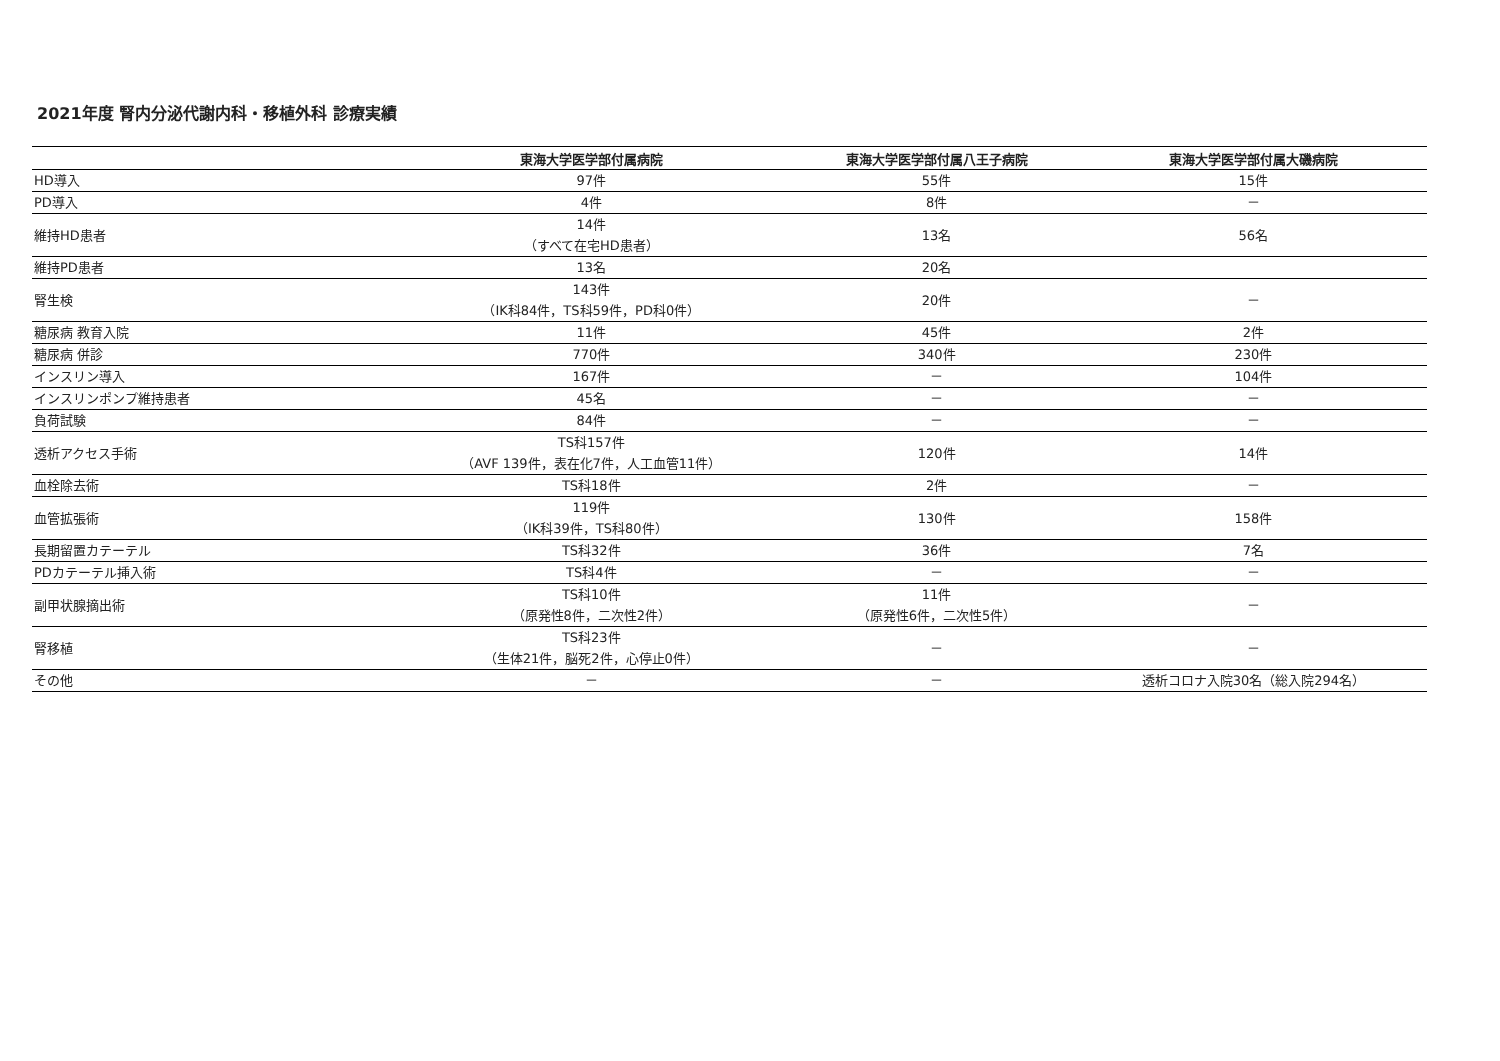2021年度 腎内分泌代謝内科・移植外科 診療実績
| | 東海大学医学部付属病院 | 東海大学医学部付属八王子病院 | 東海大学医学部付属大磯病院 |
| --- | --- | --- | --- |
| HD導入 | 97件 | 55件 | 15件 |
| PD導入 | 4件 | 8件 | － |
| 維持HD患者 | 14件 （すべて在宅HD患者） | 13名 | 56名 |
| 維持PD患者 | 13名 | 20名 | |
| 腎生検 | 143件 （IK科84件，TS科59件，PD科0件） | 20件 | － |
| 糖尿病 教育入院 | 11件 | 45件 | 2件 |
| 糖尿病 併診 | 770件 | 340件 | 230件 |
| インスリン導入 | 167件 | － | 104件 |
| インスリンポンプ維持患者 | 45名 | － | － |
| 負荷試験 | 84件 | － | － |
| 透析アクセス手術 | TS科157件 （AVF 139件，表在化7件，人工血管11件） | 120件 | 14件 |
| 血栓除去術 | TS科18件 | 2件 | － |
| 血管拡張術 | 119件 （IK科39件，TS科80件） | 130件 | 158件 |
| 長期留置カテーテル | TS科32件 | 36件 | 7名 |
| PDカテーテル挿入術 | TS科4件 | － | － |
| 副甲状腺摘出術 | TS科10件 （原発性8件，二次性2件） | 11件 （原発性6件，二次性5件） | － |
| 腎移植 | TS科23件 （生体21件，脳死2件，心停止0件） | － | － |
| その他 | － | － | 透析コロナ入院30名（総入院294名） |